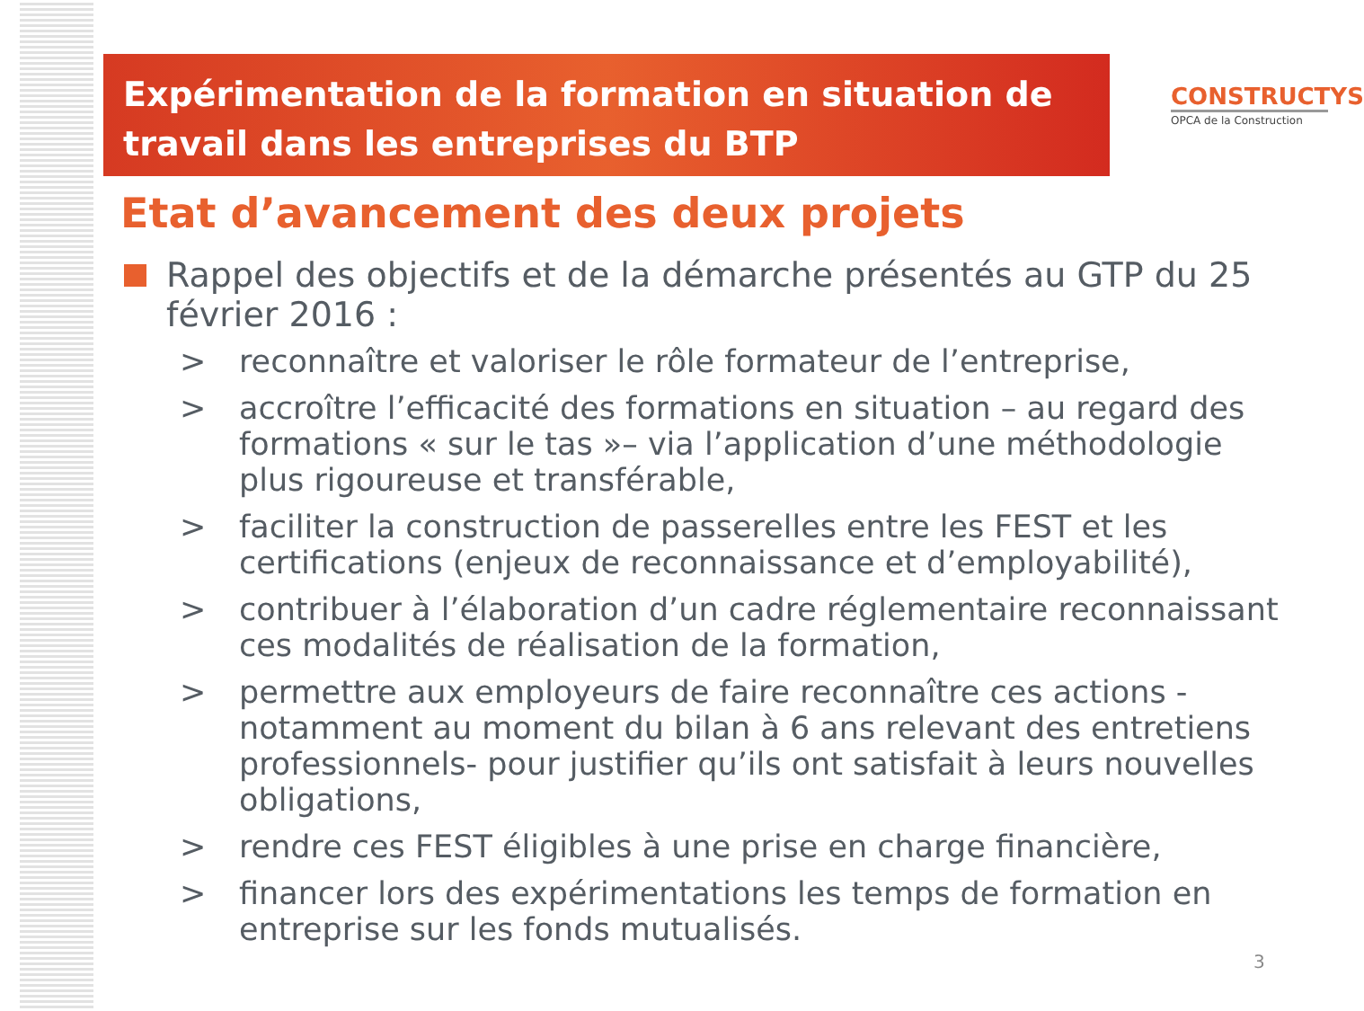Expérimentation de la formation en situation de travail dans les entreprises du BTP
CONSTRUCTYS
OPCA de la Construction
Etat d’avancement des deux projets
Rappel des objectifs et de la démarche présentés au GTP du 25 février 2016 :
> reconnaître et valoriser le rôle formateur de l’entreprise,
> accroître l’efficacité des formations en situation – au regard des formations « sur le tas »– via l’application d’une méthodologie plus rigoureuse et transférable,
> faciliter la construction de passerelles entre les FEST et les certifications (enjeux de reconnaissance et d’employabilité),
> contribuer à l’élaboration d’un cadre réglementaire reconnaissant ces modalités de réalisation de la formation,
> permettre aux employeurs de faire reconnaître ces actions - notamment au moment du bilan à 6 ans relevant des entretiens professionnels- pour justifier qu’ils ont satisfait à leurs nouvelles obligations,
> rendre ces FEST éligibles à une prise en charge financière,
> financer lors des expérimentations les temps de formation en entreprise sur les fonds mutualisés.
3